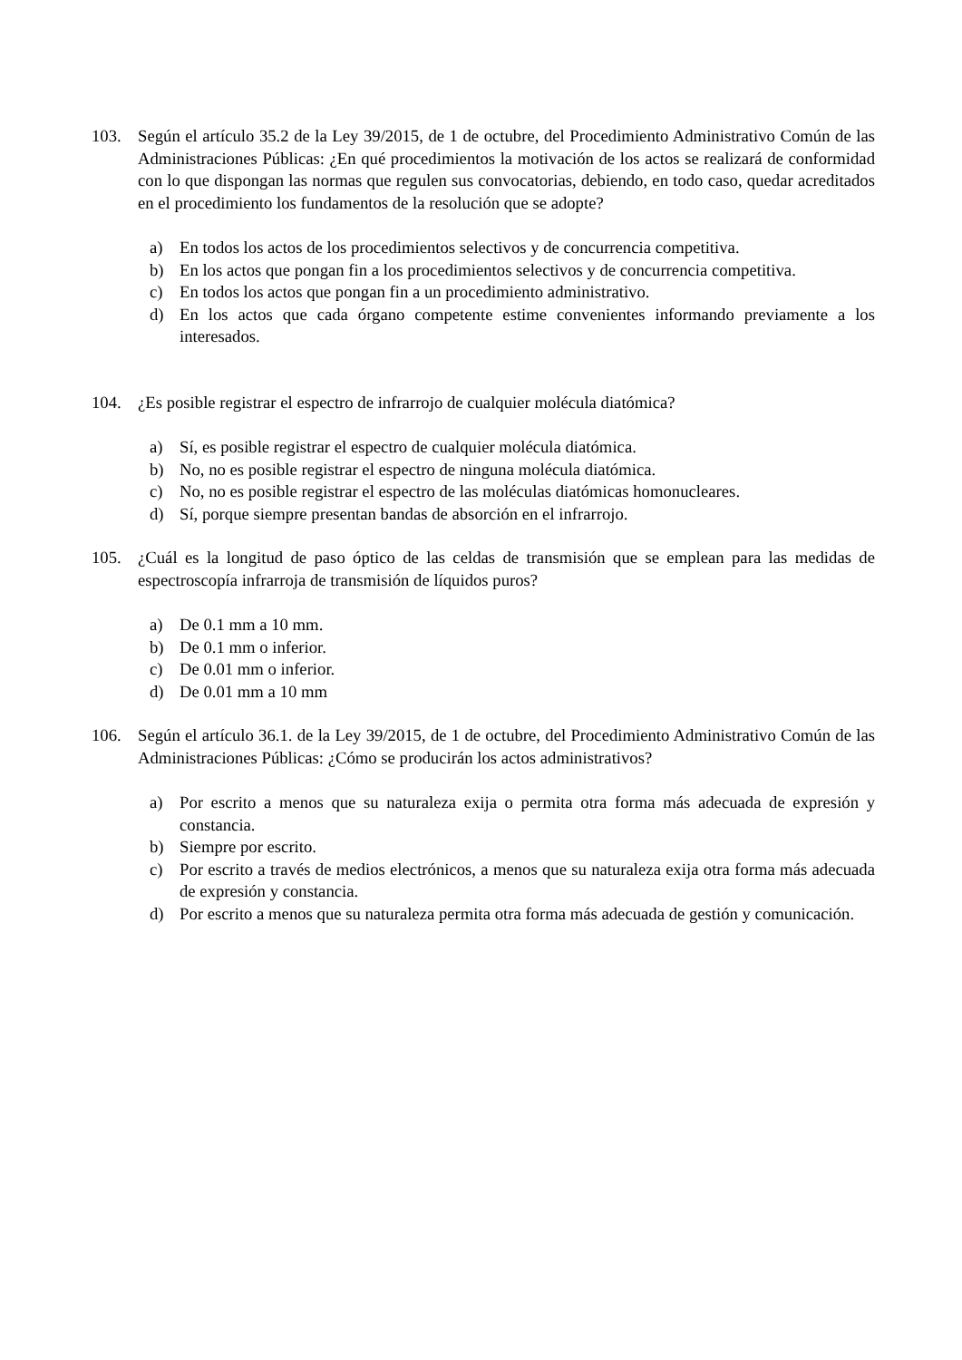103. Según el artículo 35.2 de la Ley 39/2015, de 1 de octubre, del Procedimiento Administrativo Común de las Administraciones Públicas: ¿En qué procedimientos la motivación de los actos se realizará de conformidad con lo que dispongan las normas que regulen sus convocatorias, debiendo, en todo caso, quedar acreditados en el procedimiento los fundamentos de la resolución que se adopte?
a) En todos los actos de los procedimientos selectivos y de concurrencia competitiva.
b) En los actos que pongan fin a los procedimientos selectivos y de concurrencia competitiva.
c) En todos los actos que pongan fin a un procedimiento administrativo.
d) En los actos que cada órgano competente estime convenientes informando previamente a los interesados.
104. ¿Es posible registrar el espectro de infrarrojo de cualquier molécula diatómica?
a) Sí, es posible registrar el espectro de cualquier molécula diatómica.
b) No, no es posible registrar el espectro de ninguna molécula diatómica.
c) No, no es posible registrar el espectro de las moléculas diatómicas homonucleares.
d) Sí, porque siempre presentan bandas de absorción en el infrarrojo.
105. ¿Cuál es la longitud de paso óptico de las celdas de transmisión que se emplean para las medidas de espectroscopía infrarroja de transmisión de líquidos puros?
a) De 0.1 mm a 10 mm.
b) De 0.1 mm o inferior.
c) De 0.01 mm o inferior.
d) De 0.01 mm a 10 mm
106. Según el artículo 36.1. de la Ley 39/2015, de 1 de octubre, del Procedimiento Administrativo Común de las Administraciones Públicas: ¿Cómo se producirán los actos administrativos?
a) Por escrito a menos que su naturaleza exija o permita otra forma más adecuada de expresión y constancia.
b) Siempre por escrito.
c) Por escrito a través de medios electrónicos, a menos que su naturaleza exija otra forma más adecuada de expresión y constancia.
d) Por escrito a menos que su naturaleza permita otra forma más adecuada de gestión y comunicación.